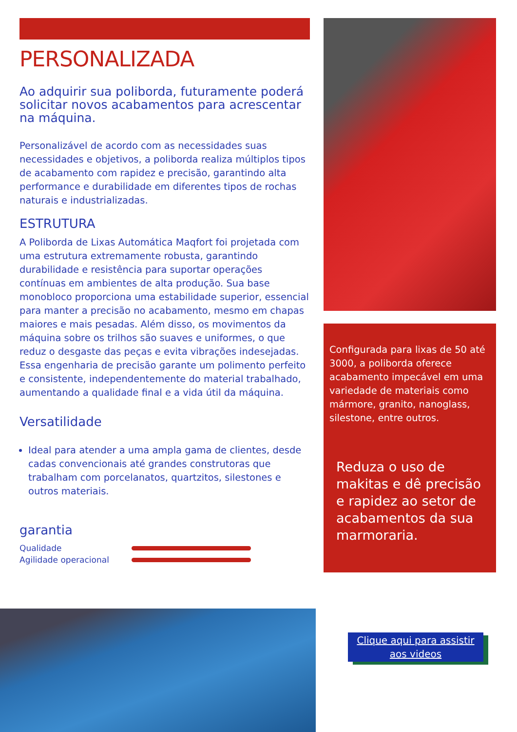PERSONALIZADA
Ao adquirir sua poliborda, futuramente poderá solicitar novos acabamentos para acrescentar na máquina.
Personalizável de acordo com as necessidades suas necessidades e objetivos, a poliborda realiza múltiplos tipos de acabamento com rapidez e precisão, garantindo alta performance e durabilidade em diferentes tipos de rochas naturais e industrializadas.
ESTRUTURA
A Poliborda de Lixas Automática Maqfort foi projetada com uma estrutura extremamente robusta, garantindo durabilidade e resistência para suportar operações contínuas em ambientes de alta produção. Sua base monobloco proporciona uma estabilidade superior, essencial para manter a precisão no acabamento, mesmo em chapas maiores e mais pesadas. Além disso, os movimentos da máquina sobre os trilhos são suaves e uniformes, o que reduz o desgaste das peças e evita vibrações indesejadas. Essa engenharia de precisão garante um polimento perfeito e consistente, independentemente do material trabalhado, aumentando a qualidade final e a vida útil da máquina.
Versatilidade
Ideal para atender a uma ampla gama de clientes, desde cadas convencionais até grandes construtoras que trabalham com porcelanatos, quartzitos, silestones e outros materiais.
garantia
Qualidade
Agilidade operacional
Configurada para lixas de 50 até 3000, a poliborda oferece acabamento impecável em uma variedade de materiais como mármore, granito, nanoglass, silestone, entre outros.
Reduza o uso de makitas e dê precisão e rapidez ao setor de acabamentos da sua marmoraria.
Clique aqui para assistir aos videos